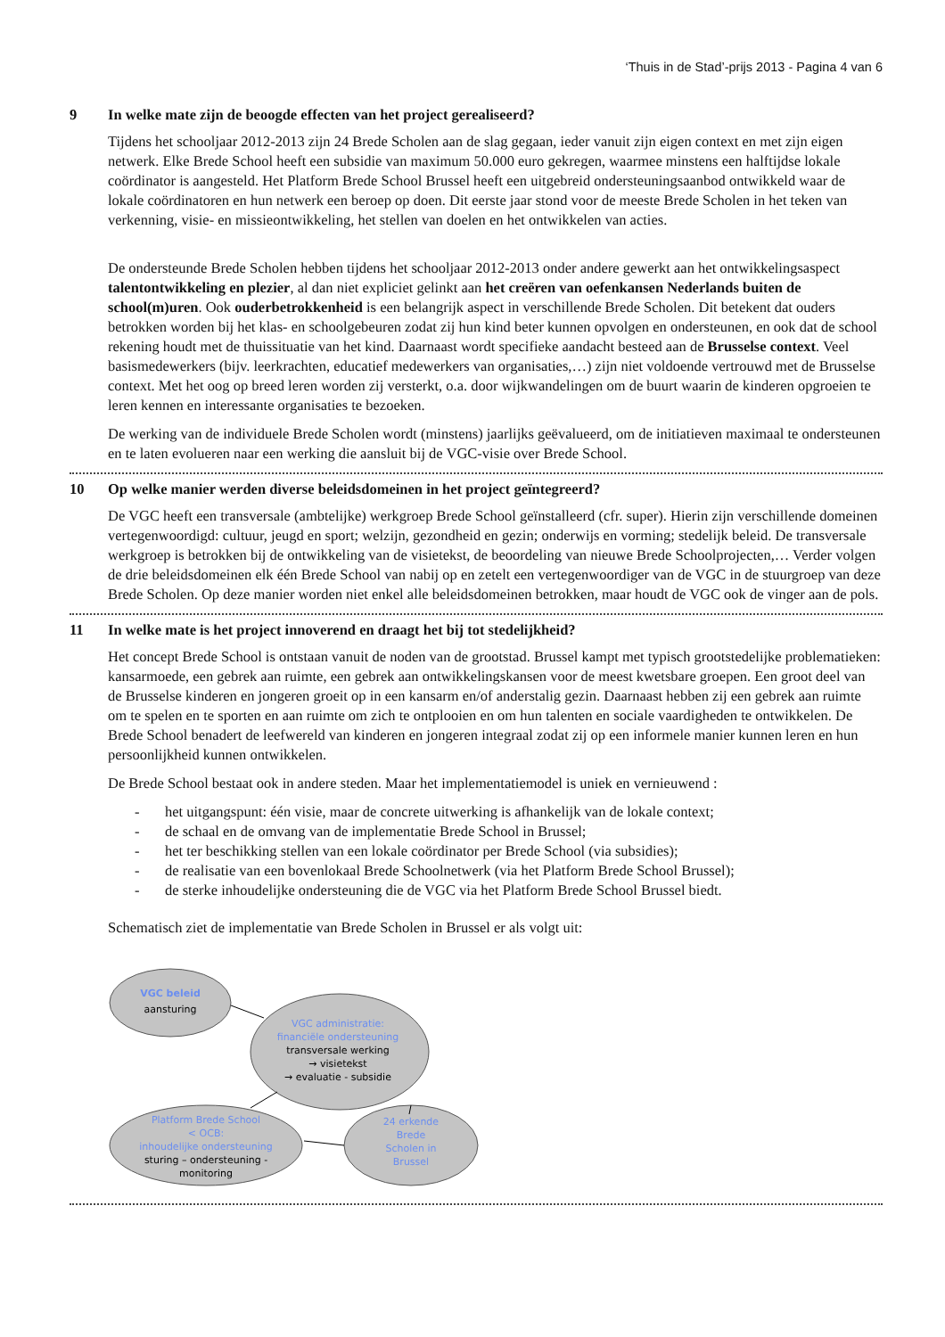‘Thuis in de Stad’-prijs 2013 - Pagina 4 van 6
9 In welke mate zijn de beoogde effecten van het project gerealiseerd?
Tijdens het schooljaar 2012-2013 zijn 24 Brede Scholen aan de slag gegaan, ieder vanuit zijn eigen context en met zijn eigen netwerk. Elke Brede School heeft een subsidie van maximum 50.000 euro gekregen, waarmee minstens een halftijdse lokale coördinator is aangesteld. Het Platform Brede School Brussel heeft een uitgebreid ondersteuningsaanbod ontwikkeld waar de lokale coördinatoren en hun netwerk een beroep op doen. Dit eerste jaar stond voor de meeste Brede Scholen in het teken van verkenning, visie- en missieontwikkeling, het stellen van doelen en het ontwikkelen van acties.
De ondersteunde Brede Scholen hebben tijdens het schooljaar 2012-2013 onder andere gewerkt aan het ontwikkelingsaspect talentontwikkeling en plezier, al dan niet expliciet gelinkt aan het creëren van oefenkansen Nederlands buiten de school(m)uren. Ook ouderbetrokkenheid is een belangrijk aspect in verschillende Brede Scholen. Dit betekent dat ouders betrokken worden bij het klas- en schoolgebeuren zodat zij hun kind beter kunnen opvolgen en ondersteunen, en ook dat de school rekening houdt met de thuissituatie van het kind. Daarnaast wordt specifieke aandacht besteed aan de Brusselse context. Veel basismedewerkers (bijv. leerkrachten, educatief medewerkers van organisaties,…) zijn niet voldoende vertrouwd met de Brusselse context. Met het oog op breed leren worden zij versterkt, o.a. door wijkwandelingen om de buurt waarin de kinderen opgroeien te leren kennen en interessante organisaties te bezoeken.
De werking van de individuele Brede Scholen wordt (minstens) jaarlijks geëvalueerd, om de initiatieven maximaal te ondersteunen en te laten evolueren naar een werking die aansluit bij de VGC-visie over Brede School.
10 Op welke manier werden diverse beleidsdomeinen in het project geïntegreerd?
De VGC heeft een transversale (ambtelijke) werkgroep Brede School geïnstalleerd (cfr. super). Hierin zijn verschillende domeinen vertegenwoordigd: cultuur, jeugd en sport; welzijn, gezondheid en gezin; onderwijs en vorming; stedelijk beleid. De transversale werkgroep is betrokken bij de ontwikkeling van de visietekst, de beoordeling van nieuwe Brede Schoolprojecten,… Verder volgen de drie beleidsdomeinen elk één Brede School van nabij op en zetelt een vertegenwoordiger van de VGC in de stuurgroep van deze Brede Scholen. Op deze manier worden niet enkel alle beleidsdomeinen betrokken, maar houdt de VGC ook de vinger aan de pols.
11 In welke mate is het project innoverend en draagt het bij tot stedelijkheid?
Het concept Brede School is ontstaan vanuit de noden van de grootstad. Brussel kampt met typisch grootstedelijke problematieken: kansarmoede, een gebrek aan ruimte, een gebrek aan ontwikkelingskansen voor de meest kwetsbare groepen. Een groot deel van de Brusselse kinderen en jongeren groeit op in een kansarm en/of anderstalig gezin. Daarnaast hebben zij een gebrek aan ruimte om te spelen en te sporten en aan ruimte om zich te ontplooien en om hun talenten en sociale vaardigheden te ontwikkelen. De Brede School benadert de leefwereld van kinderen en jongeren integraal zodat zij op een informele manier kunnen leren en hun persoonlijkheid kunnen ontwikkelen.
De Brede School bestaat ook in andere steden. Maar het implementatiemodel is uniek en vernieuwend :
- het uitgangspunt: één visie, maar de concrete uitwerking is afhankelijk van de lokale context;
- de schaal en de omvang van de implementatie Brede School in Brussel;
- het ter beschikking stellen van een lokale coördinator per Brede School (via subsidies);
- de realisatie van een bovenlokaal Brede Schoolnetwerk (via het Platform Brede School Brussel);
- de sterke inhoudelijke ondersteuning die de VGC via het Platform Brede School Brussel biedt.
Schematisch ziet de implementatie van Brede Scholen in Brussel er als volgt uit:
VGC beleid
aansturing
VGC administratie:
financiële ondersteuning
transversale werking
→ visietekst
→ evaluatie - subsidie
Platform Brede School
< OCB:
inhoudelijke ondersteuning
sturing – ondersteuning -
monitoring
24 erkende
Brede
Scholen in
Brussel